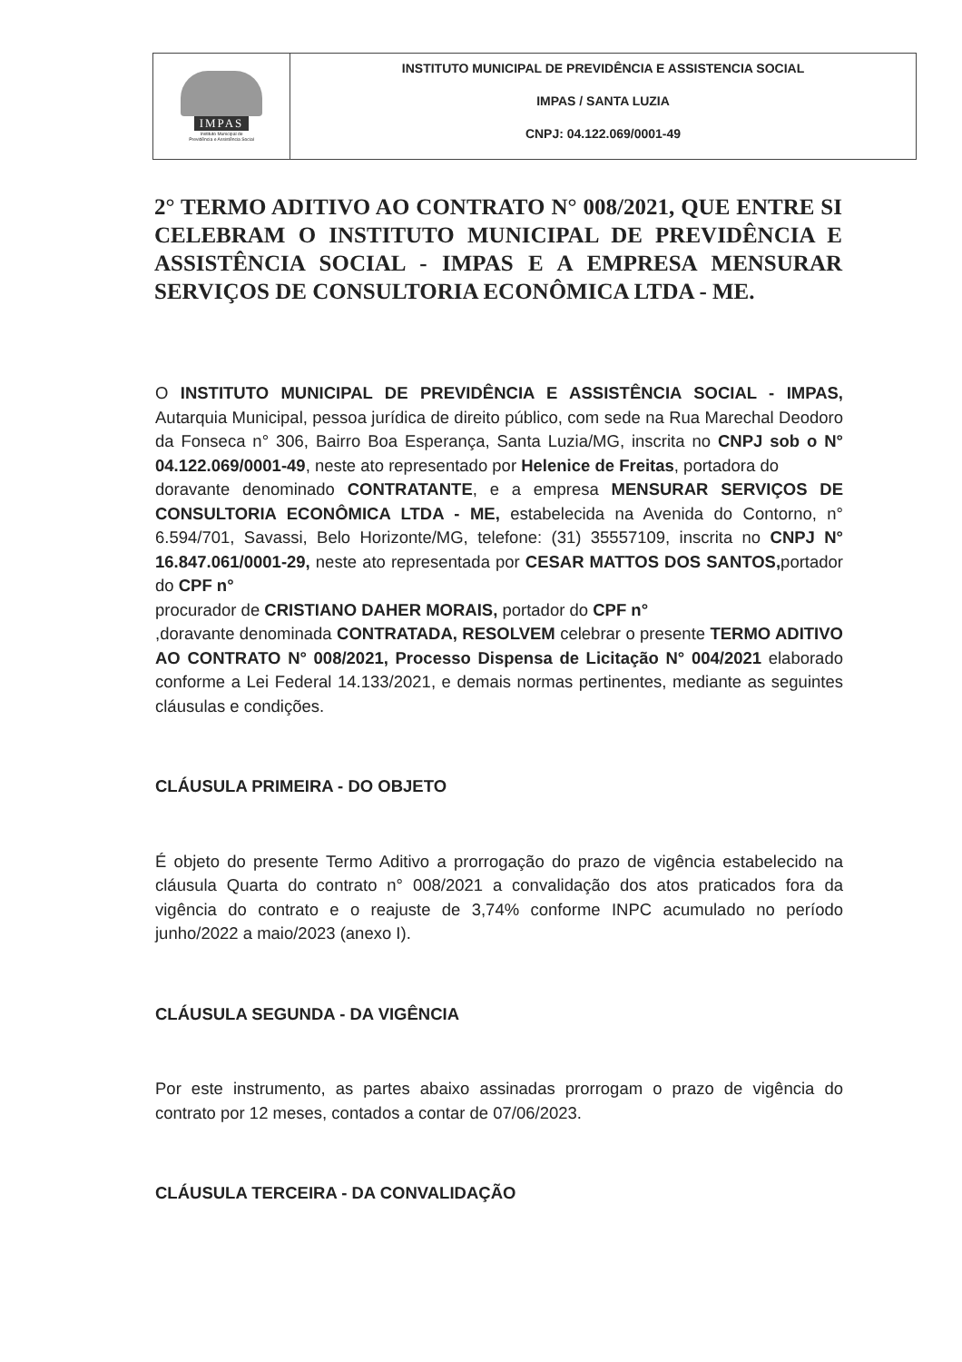IMPAS
Instituto Municipal de
Previdência e Assistência Social
INSTITUTO MUNICIPAL DE PREVIDÊNCIA E ASSISTENCIA SOCIAL
IMPAS / SANTA LUZIA
CNPJ: 04.122.069/0001-49
2° TERMO ADITIVO AO CONTRATO N° 008/2021, QUE ENTRE SI CELEBRAM O INSTITUTO MUNICIPAL DE PREVIDÊNCIA E ASSISTÊNCIA SOCIAL - IMPAS E A EMPRESA MENSURAR SERVIÇOS DE CONSULTORIA ECONÔMICA LTDA - ME.
O INSTITUTO MUNICIPAL DE PREVIDÊNCIA E ASSISTÊNCIA SOCIAL - IMPAS, Autarquia Municipal, pessoa jurídica de direito público, com sede na Rua Marechal Deodoro da Fonseca n° 306, Bairro Boa Esperança, Santa Luzia/MG, inscrita no CNPJ sob o N° 04.122.069/0001-49, neste ato representado por Helenice de Freitas, portadora do
doravante denominado CONTRATANTE, e a empresa MENSURAR SERVIÇOS DE CONSULTORIA ECONÔMICA LTDA - ME, estabelecida na Avenida do Contorno, n° 6.594/701, Savassi, Belo Horizonte/MG, telefone: (31) 35557109, inscrita no CNPJ N° 16.847.061/0001-29, neste ato representada por CESAR MATTOS DOS SANTOS, portador do CPF n°
procurador de CRISTIANO DAHER MORAIS, portador do CPF n°
,doravante denominada CONTRATADA, RESOLVEM celebrar o presente TERMO ADITIVO AO CONTRATO N° 008/2021, Processo Dispensa de Licitação N° 004/2021 elaborado conforme a Lei Federal 14.133/2021, e demais normas pertinentes, mediante as seguintes cláusulas e condições.
CLÁUSULA PRIMEIRA - DO OBJETO
É objeto do presente Termo Aditivo a prorrogação do prazo de vigência estabelecido na cláusula Quarta do contrato n° 008/2021 a convalidação dos atos praticados fora da vigência do contrato e o reajuste de 3,74% conforme INPC acumulado no período junho/2022 a maio/2023 (anexo I).
CLÁUSULA SEGUNDA - DA VIGÊNCIA
Por este instrumento, as partes abaixo assinadas prorrogam o prazo de vigência do contrato por 12 meses, contados a contar de 07/06/2023.
CLÁUSULA TERCEIRA - DA CONVALIDAÇÃO